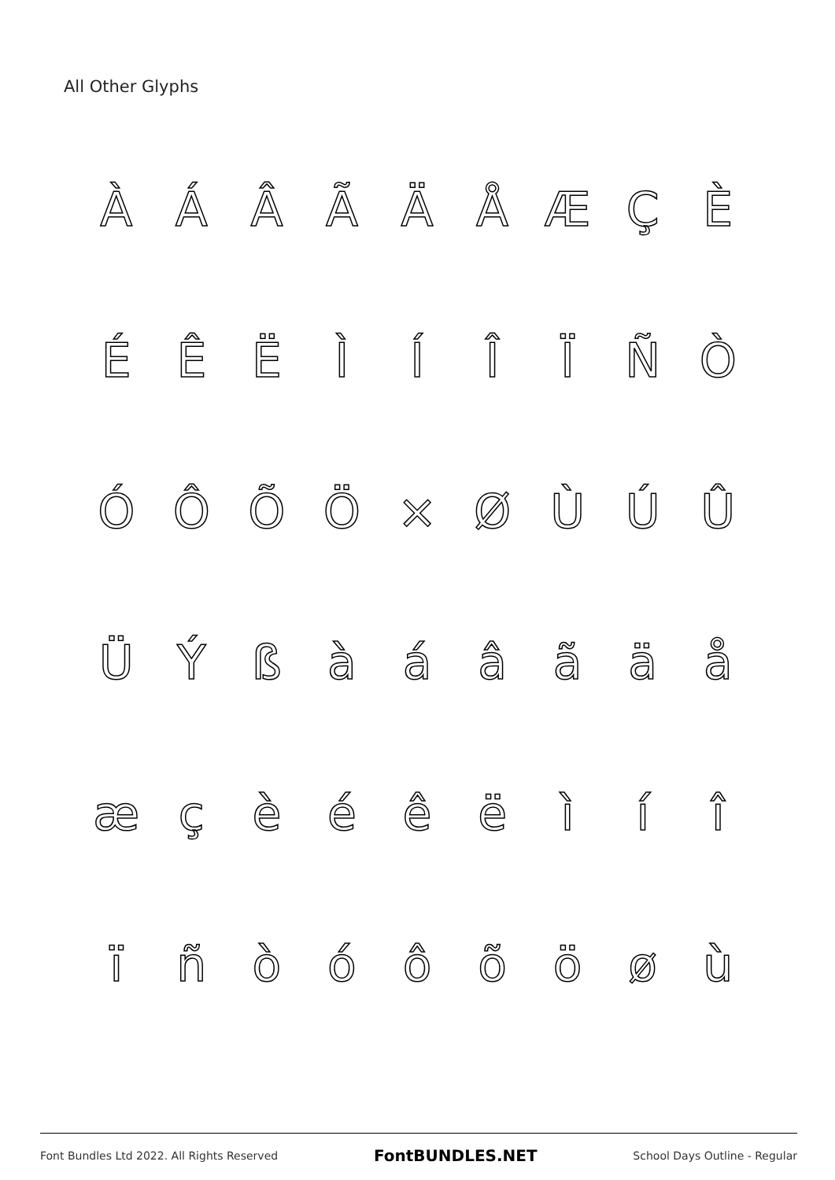All Other Glyphs
À Á Â Ã Ä Å Æ Ç È
É Ê Ë Ì Í Î Ï Ñ Ò
Ó Ô Õ Ö × Ø Ù Ú Û
Ü Ý ß à á â ã ä å
æ ç è é ê ë ì í î
ï ñ ò ó ô õ ö ø ù
Font Bundles Ltd 2022. All Rights Reserved FontBUNDLES.NET School Days Outline - Regular